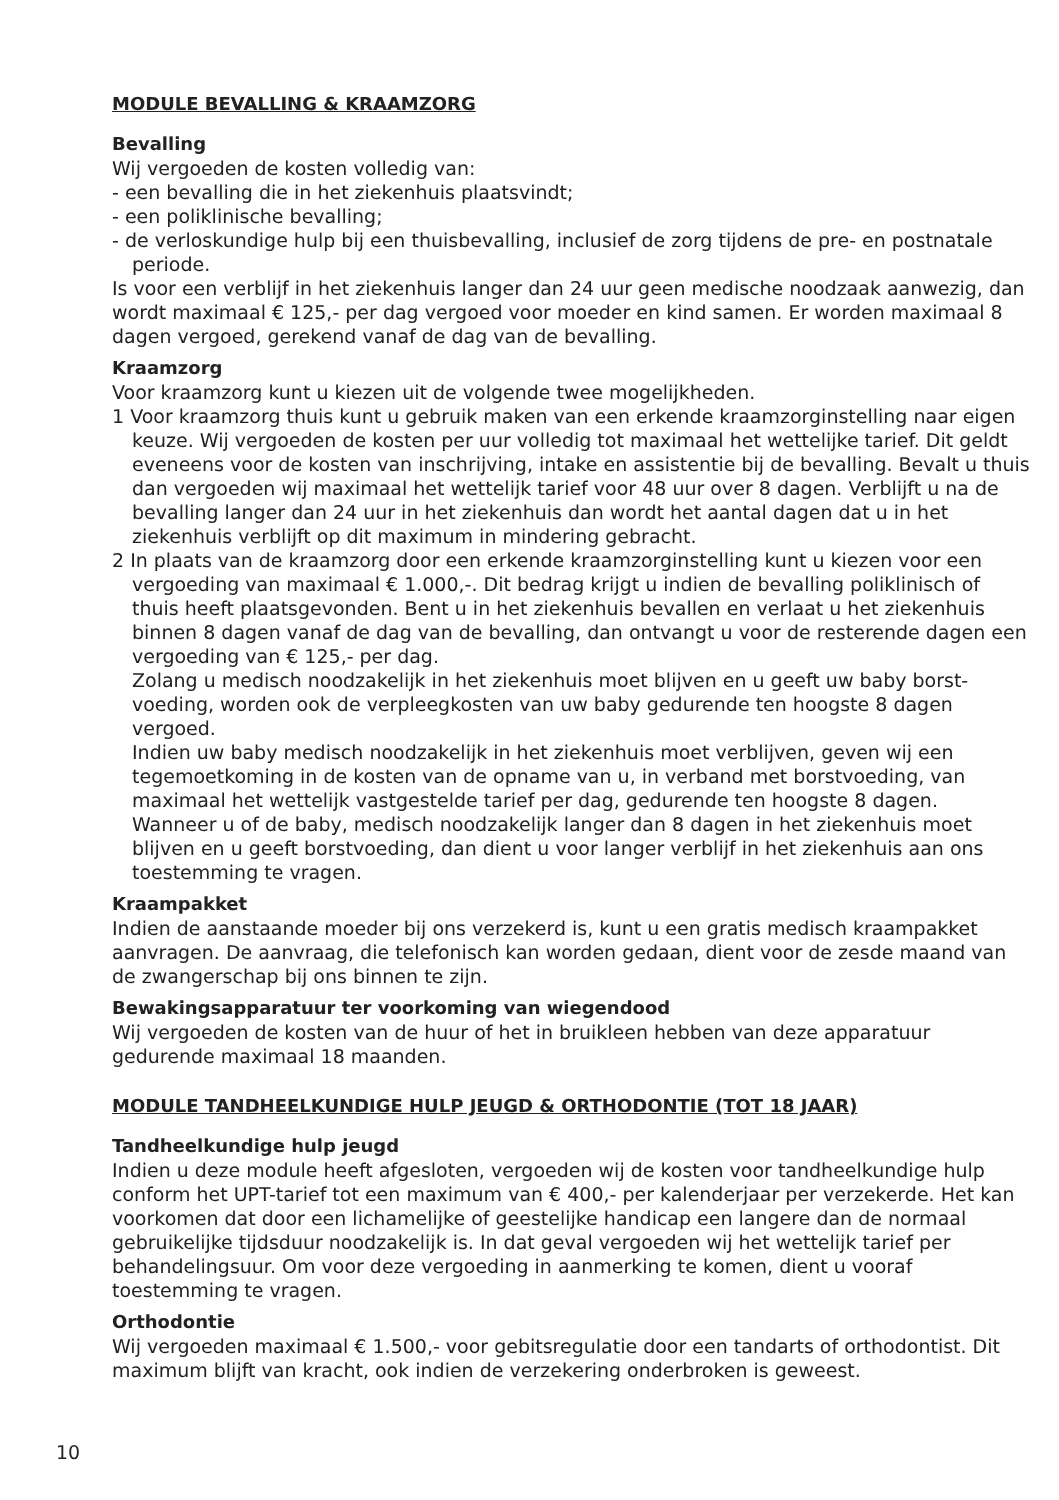MODULE BEVALLING & KRAAMZORG
Bevalling
Wij vergoeden de kosten volledig van:
- een bevalling die in het ziekenhuis plaatsvindt;
- een poliklinische bevalling;
- de verloskundige hulp bij een thuisbevalling, inclusief de zorg tijdens de pre- en postnatale periode.
Is voor een verblijf in het ziekenhuis langer dan 24 uur geen medische noodzaak aanwezig, dan wordt maximaal € 125,- per dag vergoed voor moeder en kind samen. Er worden maximaal 8 dagen vergoed, gerekend vanaf de dag van de bevalling.
Kraamzorg
Voor kraamzorg kunt u kiezen uit de volgende twee mogelijkheden.
1 Voor kraamzorg thuis kunt u gebruik maken van een erkende kraamzorginstelling naar eigen keuze. Wij vergoeden de kosten per uur volledig tot maximaal het wettelijke tarief. Dit geldt eveneens voor de kosten van inschrijving, intake en assistentie bij de bevalling. Bevalt u thuis dan vergoeden wij maximaal het wettelijk tarief voor 48 uur over 8 dagen. Verblijft u na de bevalling langer dan 24 uur in het ziekenhuis dan wordt het aantal dagen dat u in het ziekenhuis verblijft op dit maximum in mindering gebracht.
2 In plaats van de kraamzorg door een erkende kraamzorginstelling kunt u kiezen voor een vergoeding van maximaal € 1.000,-. Dit bedrag krijgt u indien de bevalling poliklinisch of thuis heeft plaatsgevonden. Bent u in het ziekenhuis bevallen en verlaat u het ziekenhuis binnen 8 dagen vanaf de dag van de bevalling, dan ontvangt u voor de resterende dagen een vergoeding van € 125,- per dag.
Zolang u medisch noodzakelijk in het ziekenhuis moet blijven en u geeft uw baby borst-voeding, worden ook de verpleegkosten van uw baby gedurende ten hoogste 8 dagen vergoed.
Indien uw baby medisch noodzakelijk in het ziekenhuis moet verblijven, geven wij een tegemoetkoming in de kosten van de opname van u, in verband met borstvoeding, van maximaal het wettelijk vastgestelde tarief per dag, gedurende ten hoogste 8 dagen.
Wanneer u of de baby, medisch noodzakelijk langer dan 8 dagen in het ziekenhuis moet blijven en u geeft borstvoeding, dan dient u voor langer verblijf in het ziekenhuis aan ons toestemming te vragen.
Kraampakket
Indien de aanstaande moeder bij ons verzekerd is, kunt u een gratis medisch kraampakket aanvragen. De aanvraag, die telefonisch kan worden gedaan, dient voor de zesde maand van de zwangerschap bij ons binnen te zijn.
Bewakingsapparatuur ter voorkoming van wiegendood
Wij vergoeden de kosten van de huur of het in bruikleen hebben van deze apparatuur gedurende maximaal 18 maanden.
MODULE TANDHEELKUNDIGE HULP JEUGD & ORTHODONTIE (TOT 18 JAAR)
Tandheelkundige hulp jeugd
Indien u deze module heeft afgesloten, vergoeden wij de kosten voor tandheelkundige hulp conform het UPT-tarief tot een maximum van € 400,- per kalenderjaar per verzekerde. Het kan voorkomen dat door een lichamelijke of geestelijke handicap een langere dan de normaal gebruikelijke tijdsduur noodzakelijk is. In dat geval vergoeden wij het wettelijk tarief per behandelingsuur. Om voor deze vergoeding in aanmerking te komen, dient u vooraf toestemming te vragen.
Orthodontie
Wij vergoeden maximaal € 1.500,- voor gebitsregulatie door een tandarts of orthodontist. Dit maximum blijft van kracht, ook indien de verzekering onderbroken is geweest.
10